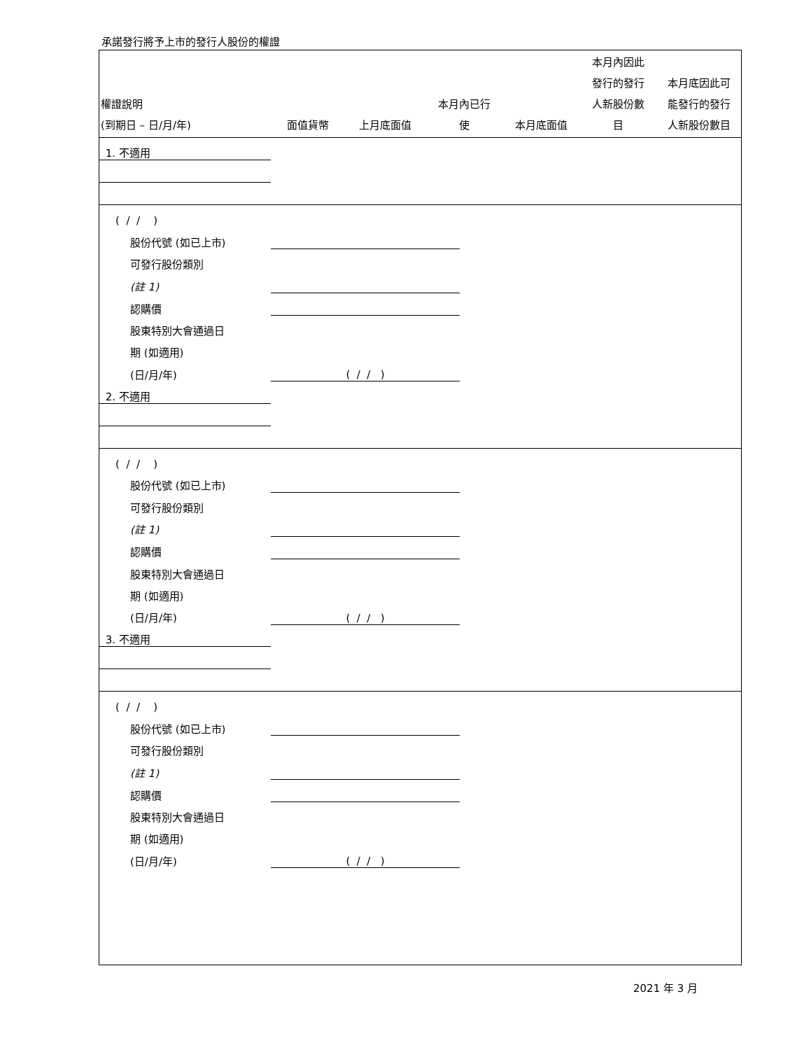承諾發行將予上市的發行人股份的權證
| 權證說明 (到期日 – 日/月/年) | 面值貨幣 | 上月底面值 | 本月內已行 使 | 本月底面值 | 本月內因此 發行的發行 人新股份數 目 | 本月底因此可 能發行的發行 人新股份數目 |
| --- | --- | --- | --- | --- | --- | --- |
| 1. 不適用 | | |
| ( / / ) | | |
| 股份代號 (如已上市) | | |
| 可發行股份類別 | | |
| (註 1) | | |
| 認購價 | | |
| 股東特別大會通過日 | | |
| 期 (如適用) | | |
| (日/月/年) | ( / / ) | |
| 2. 不適用 | | |
| ( / / ) | | |
| 股份代號 (如已上市) | | |
| 可發行股份類別 | | |
| (註 1) | | |
| 認購價 | | |
| 股東特別大會通過日 | | |
| 期 (如適用) | | |
| (日/月/年) | ( / / ) | |
| 3. 不適用 | | |
| ( / / ) | | |
| 股份代號 (如已上市) | | |
| 可發行股份類別 | | |
| (註 1) | | |
| 認購價 | | |
| 股東特別大會通過日 | | |
| 期 (如適用) | | |
| (日/月/年) | ( / / ) | |
2021 年 3 月